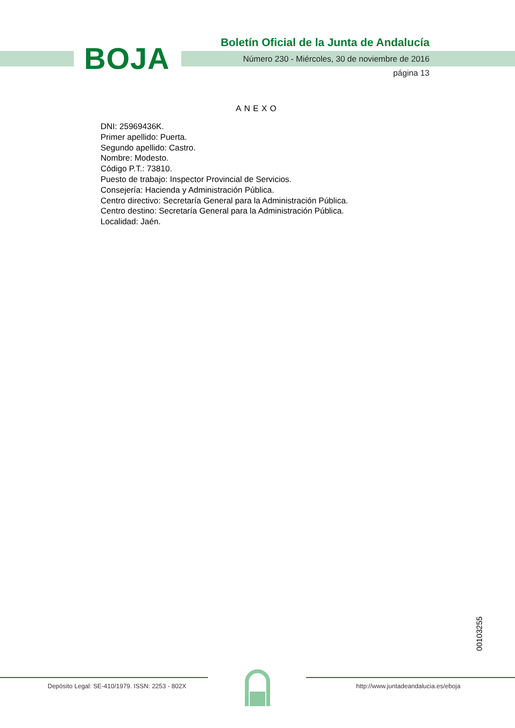BOJA
Boletín Oficial de la Junta de Andalucía
Número 230 - Miércoles, 30 de noviembre de 2016
página 13
ANEXO
DNI: 25969436K.
Primer apellido: Puerta.
Segundo apellido: Castro.
Nombre: Modesto.
Código P.T.: 73810.
Puesto de trabajo: Inspector Provincial de Servicios.
Consejería: Hacienda y Administración Pública.
Centro directivo: Secretaría General para la Administración Pública.
Centro destino: Secretaría General para la Administración Pública.
Localidad: Jaén.
00103255
Depósito Legal: SE-410/1979. ISSN: 2253 - 802X
http://www.juntadeandalucia.es/eboja